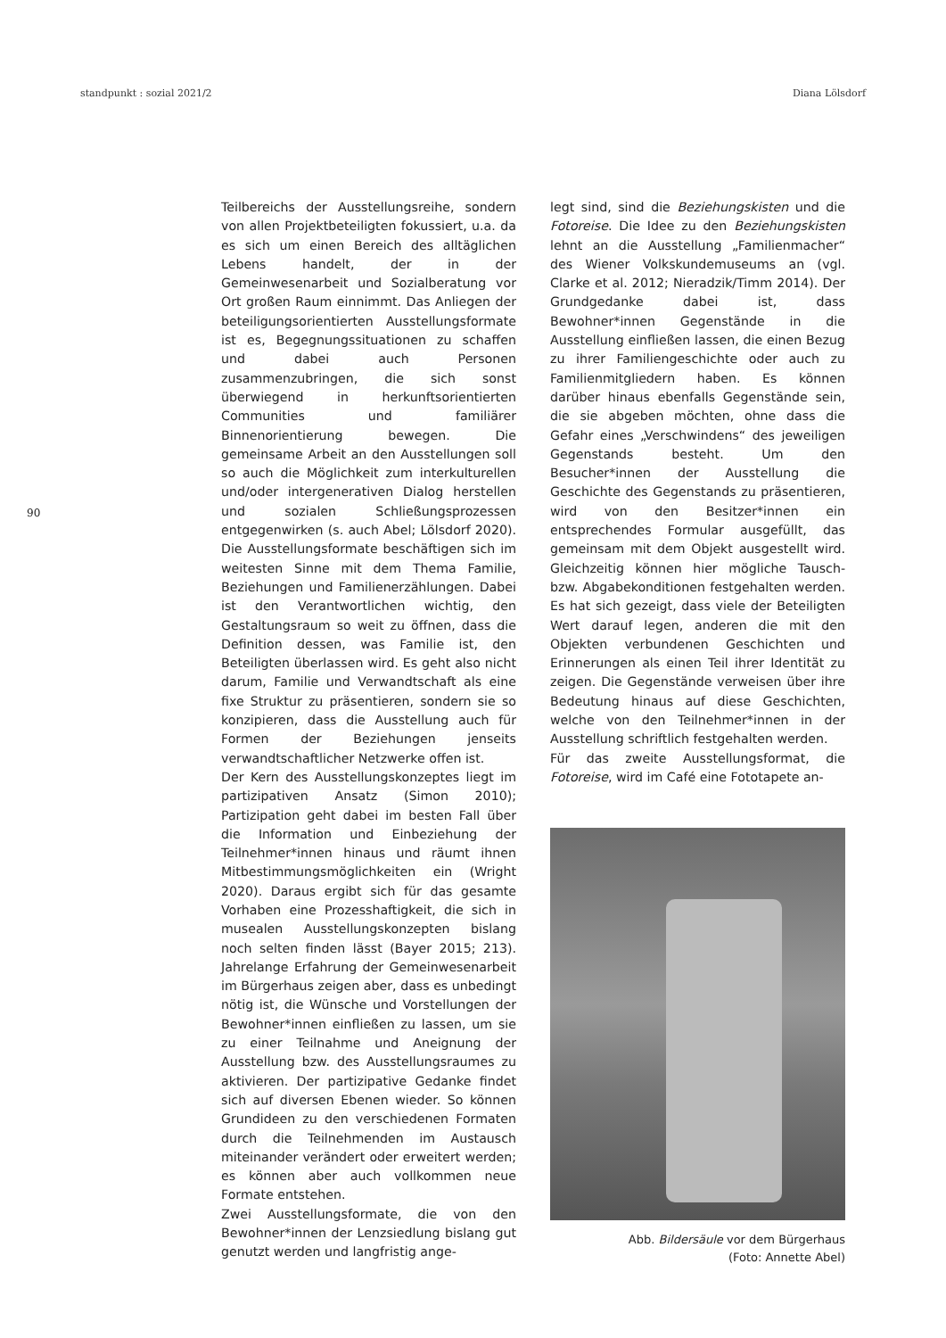standpunkt : sozial 2021/2 Diana Lölsdorf
90
Teilbereichs der Ausstellungsreihe, sondern von allen Projektbeteiligten fokussiert, u.a. da es sich um einen Bereich des alltäglichen Lebens handelt, der in der Gemeinwesenarbeit und Sozialberatung vor Ort großen Raum einnimmt. Das Anliegen der beteiligungsorientierten Ausstellungsformate ist es, Begegnungssituationen zu schaffen und dabei auch Personen zusammenzubringen, die sich sonst überwiegend in herkunftsorientierten Communities und familiärer Binnenorientierung bewegen. Die gemeinsame Arbeit an den Ausstellungen soll so auch die Möglichkeit zum interkulturellen und/oder intergenerativen Dialog herstellen und sozialen Schließungsprozessen entgegenwirken (s. auch Abel; Lölsdorf 2020). Die Ausstellungsformate beschäftigen sich im weitesten Sinne mit dem Thema Familie, Beziehungen und Familienerzählungen. Dabei ist den Verantwortlichen wichtig, den Gestaltungsraum so weit zu öffnen, dass die Definition dessen, was Familie ist, den Beteiligten überlassen wird. Es geht also nicht darum, Familie und Verwandtschaft als eine fixe Struktur zu präsentieren, sondern sie so konzipieren, dass die Ausstellung auch für Formen der Beziehungen jenseits verwandtschaftlicher Netzwerke offen ist.
Der Kern des Ausstellungskonzeptes liegt im partizipativen Ansatz (Simon 2010); Partizipation geht dabei im besten Fall über die Information und Einbeziehung der Teilnehmer*innen hinaus und räumt ihnen Mitbestimmungsmöglichkeiten ein (Wright 2020). Daraus ergibt sich für das gesamte Vorhaben eine Prozesshaftigkeit, die sich in musealen Ausstellungskonzepten bislang noch selten finden lässt (Bayer 2015; 213). Jahrelange Erfahrung der Gemeinwesenarbeit im Bürgerhaus zeigen aber, dass es unbedingt nötig ist, die Wünsche und Vorstellungen der Bewohner*innen einfließen zu lassen, um sie zu einer Teilnahme und Aneignung der Ausstellung bzw. des Ausstellungsraumes zu aktivieren. Der partizipative Gedanke findet sich auf diversen Ebenen wieder. So können Grundideen zu den verschiedenen Formaten durch die Teilnehmenden im Austausch miteinander verändert oder erweitert werden; es können aber auch vollkommen neue Formate entstehen.
Zwei Ausstellungsformate, die von den Bewohner*innen der Lenzsiedlung bislang gut genutzt werden und langfristig ange-
legt sind, sind die Beziehungskisten und die Fotoreise. Die Idee zu den Beziehungskisten lehnt an die Ausstellung „Familienmacher“ des Wiener Volkskundemuseums an (vgl. Clarke et al. 2012; Nieradzik/Timm 2014). Der Grundgedanke dabei ist, dass Bewohner*innen Gegenstände in die Ausstellung einfließen lassen, die einen Bezug zu ihrer Familiengeschichte oder auch zu Familienmitgliedern haben. Es können darüber hinaus ebenfalls Gegenstände sein, die sie abgeben möchten, ohne dass die Gefahr eines „Verschwindens“ des jeweiligen Gegenstands besteht. Um den Besucher*innen der Ausstellung die Geschichte des Gegenstands zu präsentieren, wird von den Besitzer*innen ein entsprechendes Formular ausgefüllt, das gemeinsam mit dem Objekt ausgestellt wird. Gleichzeitig können hier mögliche Tausch- bzw. Abgabekonditionen festgehalten werden. Es hat sich gezeigt, dass viele der Beteiligten Wert darauf legen, anderen die mit den Objekten verbundenen Geschichten und Erinnerungen als einen Teil ihrer Identität zu zeigen. Die Gegenstände verweisen über ihre Bedeutung hinaus auf diese Geschichten, welche von den Teilnehmer*innen in der Ausstellung schriftlich festgehalten werden.
Für das zweite Ausstellungsformat, die Fotoreise, wird im Café eine Fototapete an-
Abb. Bildersäule vor dem Bürgerhaus
(Foto: Annette Abel)